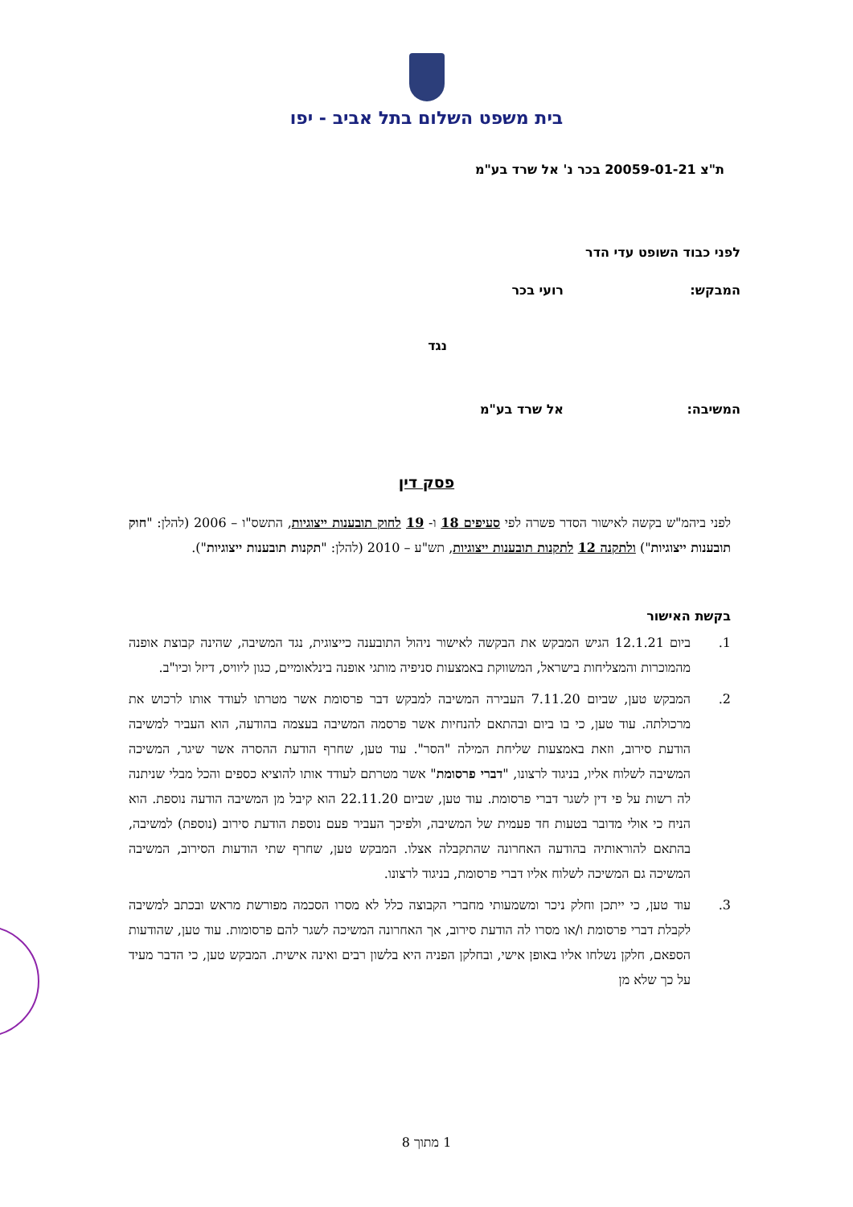בית משפט השלום בתל אביב - יפו
ת"צ 20059-01-21 בכר נ' אל שרד בע"מ
לפני כבוד השופט עדי הדר
המבקש: רועי בכר
נגד
המשיבה: אל שרד בע"מ
פסק דין
לפני ביהמ"ש בקשה לאישור הסדר פשרה לפי סעיפים 18 ו- 19 לחוק תובענות ייצוגיות, התשס"ו – 2006 (להלן: "חוק תובענות ייצוגיות") ולתקנה 12 לתקנות תובענות ייצוגיות, תש"ע – 2010 (להלן: "תקנות תובענות ייצוגיות").
בקשת האישור
1. ביום 12.1.21 הגיש המבקש את הבקשה לאישור ניהול התובענה כייצוגית, נגד המשיבה, שהינה קבוצת אופנה מהמוכרות והמצליחות בישראל, המשווקת באמצעות סניפיה מותגי אופנה בינלאומיים, כגון ליוויס, דיזל וכיו"ב.
2. המבקש טען, שביום 7.11.20 העבירה המשיבה למבקש דבר פרסומת אשר מטרתו לעודד אותו לרכוש את מרכולתה. עוד טען, כי בו ביום ובהתאם להנחיות אשר פרסמה המשיבה בעצמה בהודעה, הוא העביר למשיבה הודעת סירוב, וזאת באמצעות שליחת המילה "הסר". עוד טען, שחרף הודעת ההסרה אשר שיגר, המשיכה המשיבה לשלוח אליו, בניגוד לרצונו, "דברי פרסומת" אשר מטרתם לעודד אותו להוציא כספים והכל מבלי שניתנה לה רשות על פי דין לשגר דברי פרסומת. עוד טען, שביום 22.11.20 הוא קיבל מן המשיבה הודעה נוספת. הוא הניח כי אולי מדובר בטעות חד פעמית של המשיבה, ולפיכך העביר פעם נוספת הודעת סירוב (נוספת) למשיבה, בהתאם להוראותיה בהודעה האחרונה שהתקבלה אצלו. המבקש טען, שחרף שתי הודעות הסירוב, המשיבה המשיכה גם המשיכה לשלוח אליו דברי פרסומת, בניגוד לרצונו.
3. עוד טען, כי ייתכן וחלק ניכר ומשמעותי מחברי הקבוצה כלל לא מסרו הסכמה מפורשת מראש ובכתב למשיבה לקבלת דברי פרסומת ו/או מסרו לה הודעת סירוב, אך האחרונה המשיכה לשגר להם פרסומות. עוד טען, שהודעות הספאם, חלקן נשלחו אליו באופן אישי, ובחלקן הפניה היא בלשון רבים ואינה אישית. המבקש טען, כי הדבר מעיד על כך שלא מן
1 מתוך 8